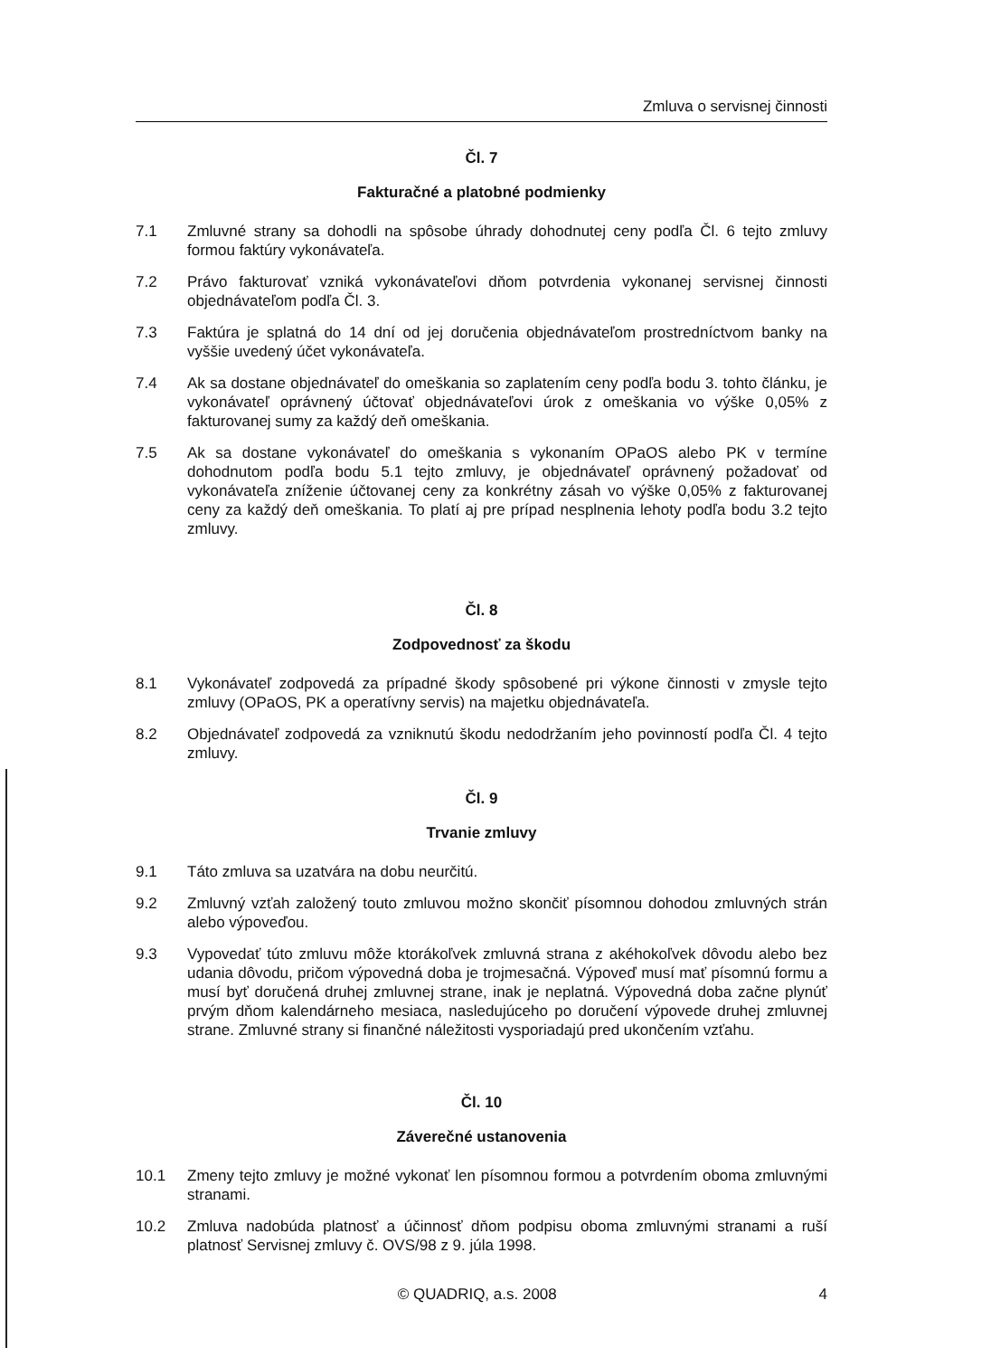Zmluva o servisnej činnosti
Čl. 7
Fakturačné a platobné podmienky
7.1 Zmluvné strany sa dohodli na spôsobe úhrady dohodnutej ceny podľa Čl. 6 tejto zmluvy formou faktúry vykonávateľa.
7.2 Právo fakturovať vzniká vykonávateľovi dňom potvrdenia vykonanej servisnej činnosti objednávateľom podľa Čl. 3.
7.3 Faktúra je splatná do 14 dní od jej doručenia objednávateľom prostredníctvom banky na vyššie uvedený účet vykonávateľa.
7.4 Ak sa dostane objednávateľ do omeškania so zaplatením ceny podľa bodu 3. tohto článku, je vykonávateľ oprávnený účtovať objednávateľovi úrok z omeškania vo výške 0,05% z fakturovanej sumy za každý deň omeškania.
7.5 Ak sa dostane vykonávateľ do omeškania s vykonaním OPaOS alebo PK v termíne dohodnutom podľa bodu 5.1 tejto zmluvy, je objednávateľ oprávnený požadovať od vykonávateľa zníženie účtovanej ceny za konkrétny zásah vo výške 0,05% z fakturovanej ceny za každý deň omeškania. To platí aj pre prípad nesplnenia lehoty podľa bodu 3.2 tejto zmluvy.
Čl. 8
Zodpovednosť za škodu
8.1 Vykonávateľ zodpovedá za prípadné škody spôsobené pri výkone činnosti v zmysle tejto zmluvy (OPaOS, PK a operatívny servis) na majetku objednávateľa.
8.2 Objednávateľ zodpovedá za vzniknutú škodu nedodržaním jeho povinností podľa Čl. 4 tejto zmluvy.
Čl. 9
Trvanie zmluvy
9.1 Táto zmluva sa uzatvára na dobu neurčitú.
9.2 Zmluvný vzťah založený touto zmluvou možno skončiť písomnou dohodou zmluvných strán alebo výpoveďou.
9.3 Vypovedať túto zmluvu môže ktorákoľvek zmluvná strana z akéhokoľvek dôvodu alebo bez udania dôvodu, pričom výpovedná doba je trojmesačná. Výpoveď musí mať písomnú formu a musí byť doručená druhej zmluvnej strane, inak je neplatná. Výpovedná doba začne plynúť prvým dňom kalendárneho mesiaca, nasledujúceho po doručení výpovede druhej zmluvnej strane. Zmluvné strany si finančné náležitosti vysporiadajú pred ukončením vzťahu.
Čl. 10
Záverečné ustanovenia
10.1 Zmeny tejto zmluvy je možné vykonať len písomnou formou a potvrdením oboma zmluvnými stranami.
10.2 Zmluva nadobúda platnosť a účinnosť dňom podpisu oboma zmluvnými stranami a ruší platnosť Servisnej zmluvy č. OVS/98 z 9. júla 1998.
© QUADRIQ, a.s. 2008 4